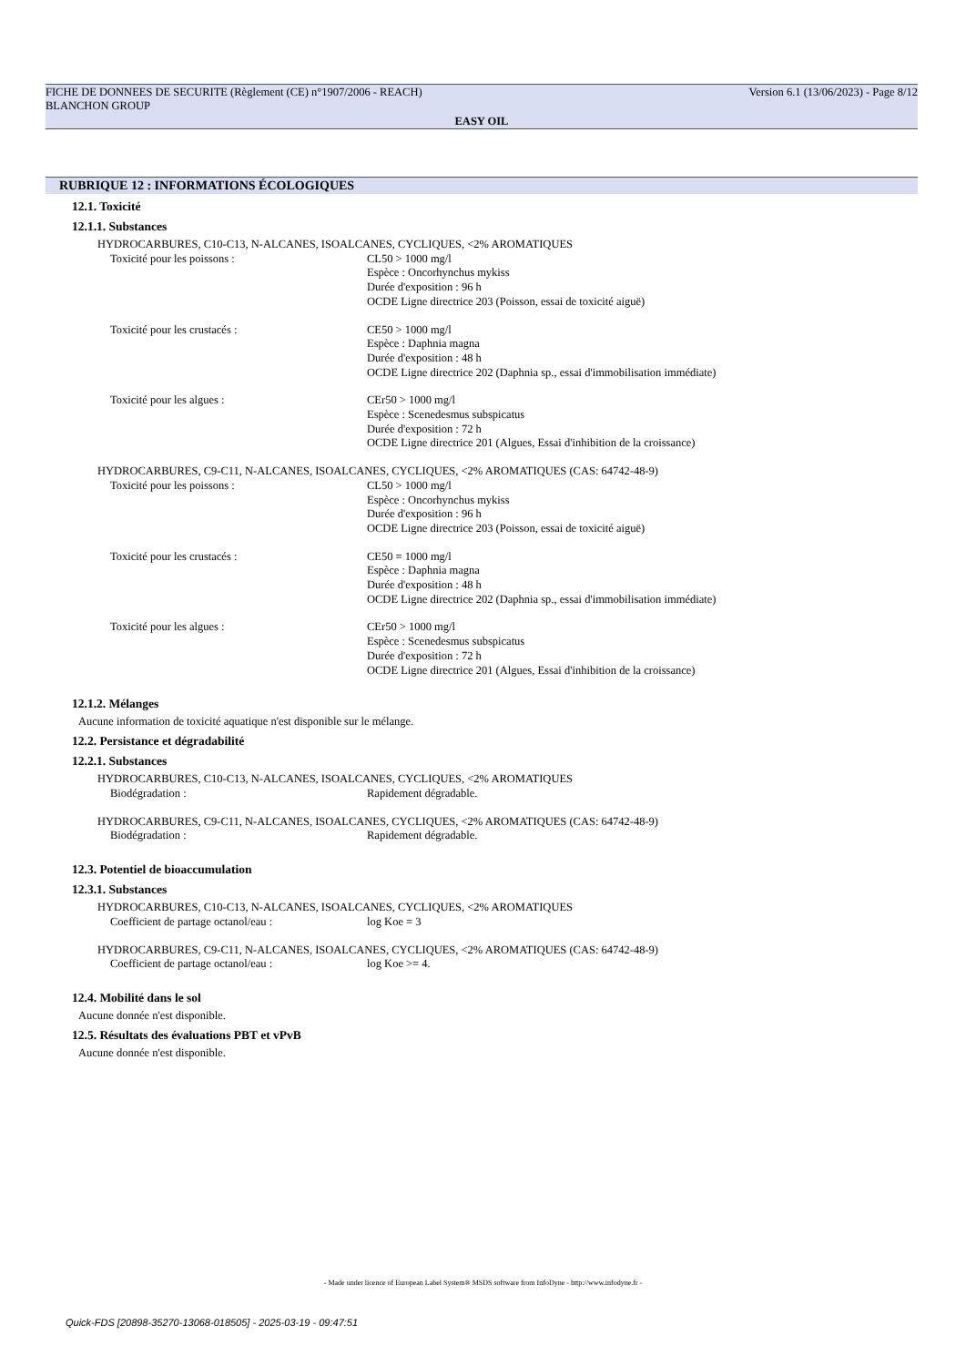FICHE DE DONNEES DE SECURITE (Règlement (CE) n°1907/2006 - REACH) Version 6.1 (13/06/2023) - Page 8/12
BLANCHON GROUP
EASY OIL
RUBRIQUE 12 : INFORMATIONS ÉCOLOGIQUES
12.1. Toxicité
12.1.1. Substances
HYDROCARBURES, C10-C13, N-ALCANES, ISOALCANES, CYCLIQUES, <2% AROMATIQUES
Toxicité pour les poissons : CL50 > 1000 mg/l
Espèce : Oncorhynchus mykiss
Durée d'exposition : 96 h
OCDE Ligne directrice 203 (Poisson, essai de toxicité aiguë)
Toxicité pour les crustacés : CE50 > 1000 mg/l
Espèce : Daphnia magna
Durée d'exposition : 48 h
OCDE Ligne directrice 202 (Daphnia sp., essai d'immobilisation immédiate)
Toxicité pour les algues : CEr50 > 1000 mg/l
Espèce : Scenedesmus subspicatus
Durée d'exposition : 72 h
OCDE Ligne directrice 201 (Algues, Essai d'inhibition de la croissance)
HYDROCARBURES, C9-C11, N-ALCANES, ISOALCANES, CYCLIQUES, <2% AROMATIQUES (CAS: 64742-48-9)
Toxicité pour les poissons : CL50 > 1000 mg/l
Espèce : Oncorhynchus mykiss
Durée d'exposition : 96 h
OCDE Ligne directrice 203 (Poisson, essai de toxicité aiguë)
Toxicité pour les crustacés : CE50 = 1000 mg/l
Espèce : Daphnia magna
Durée d'exposition : 48 h
OCDE Ligne directrice 202 (Daphnia sp., essai d'immobilisation immédiate)
Toxicité pour les algues : CEr50 > 1000 mg/l
Espèce : Scenedesmus subspicatus
Durée d'exposition : 72 h
OCDE Ligne directrice 201 (Algues, Essai d'inhibition de la croissance)
12.1.2. Mélanges
Aucune information de toxicité aquatique n'est disponible sur le mélange.
12.2. Persistance et dégradabilité
12.2.1. Substances
HYDROCARBURES, C10-C13, N-ALCANES, ISOALCANES, CYCLIQUES, <2% AROMATIQUES
Biodégradation : Rapidement dégradable.
HYDROCARBURES, C9-C11, N-ALCANES, ISOALCANES, CYCLIQUES, <2% AROMATIQUES (CAS: 64742-48-9)
Biodégradation : Rapidement dégradable.
12.3. Potentiel de bioaccumulation
12.3.1. Substances
HYDROCARBURES, C10-C13, N-ALCANES, ISOALCANES, CYCLIQUES, <2% AROMATIQUES
Coefficient de partage octanol/eau : log Koe = 3
HYDROCARBURES, C9-C11, N-ALCANES, ISOALCANES, CYCLIQUES, <2% AROMATIQUES (CAS: 64742-48-9)
Coefficient de partage octanol/eau : log Koe >= 4.
12.4. Mobilité dans le sol
Aucune donnée n'est disponible.
12.5. Résultats des évaluations PBT et vPvB
Aucune donnée n'est disponible.
- Made under licence of European Label System® MSDS software from InfoDyne - http://www.infodyne.fr -
Quick-FDS [20898-35270-13068-018505] - 2025-03-19 - 09:47:51